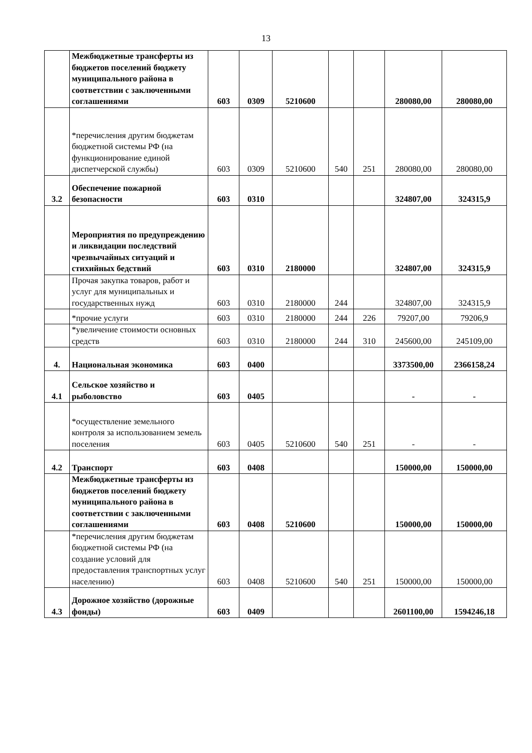13
| | Межбюджетные трансферты из бюджетов поселений бюджету муниципального района в соответствии с заключенными соглашениями | 603 | 0309 | 5210600 | | | 280080,00 | 280080,00 |
| | *перечисления другим бюджетам бюджетной системы РФ (на функционирование единой диспетчерской службы) | 603 | 0309 | 5210600 | 540 | 251 | 280080,00 | 280080,00 |
| 3.2 | Обеспечение пожарной безопасности | 603 | 0310 | | | | 324807,00 | 324315,9 |
| | Мероприятия по предупреждению и ликвидации последствий чрезвычайных ситуаций и стихийных бедствий | 603 | 0310 | 2180000 | | | 324807,00 | 324315,9 |
| | Прочая закупка товаров, работ и услуг для муниципальных и государственных нужд | 603 | 0310 | 2180000 | 244 | | 324807,00 | 324315,9 |
| | *прочие услуги | 603 | 0310 | 2180000 | 244 | 226 | 79207,00 | 79206,9 |
| | *увеличение стоимости основных средств | 603 | 0310 | 2180000 | 244 | 310 | 245600,00 | 245109,00 |
| 4. | Национальная экономика | 603 | 0400 | | | | 3373500,00 | 2366158,24 |
| 4.1 | Сельское хозяйство и рыболовство | 603 | 0405 | | | | - | - |
| | *осуществление земельного контроля за использованием земель поселения | 603 | 0405 | 5210600 | 540 | 251 | - | - |
| 4.2 | Транспорт | 603 | 0408 | | | | 150000,00 | 150000,00 |
| | Межбюджетные трансферты из бюджетов поселений бюджету муниципального района в соответствии с заключенными соглашениями | 603 | 0408 | 5210600 | | | 150000,00 | 150000,00 |
| | *перечисления другим бюджетам бюджетной системы РФ (на создание условий для предоставления транспортных услуг населению) | 603 | 0408 | 5210600 | 540 | 251 | 150000,00 | 150000,00 |
| 4.3 | Дорожное хозяйство (дорожные фонды) | 603 | 0409 | | | | 2601100,00 | 1594246,18 |